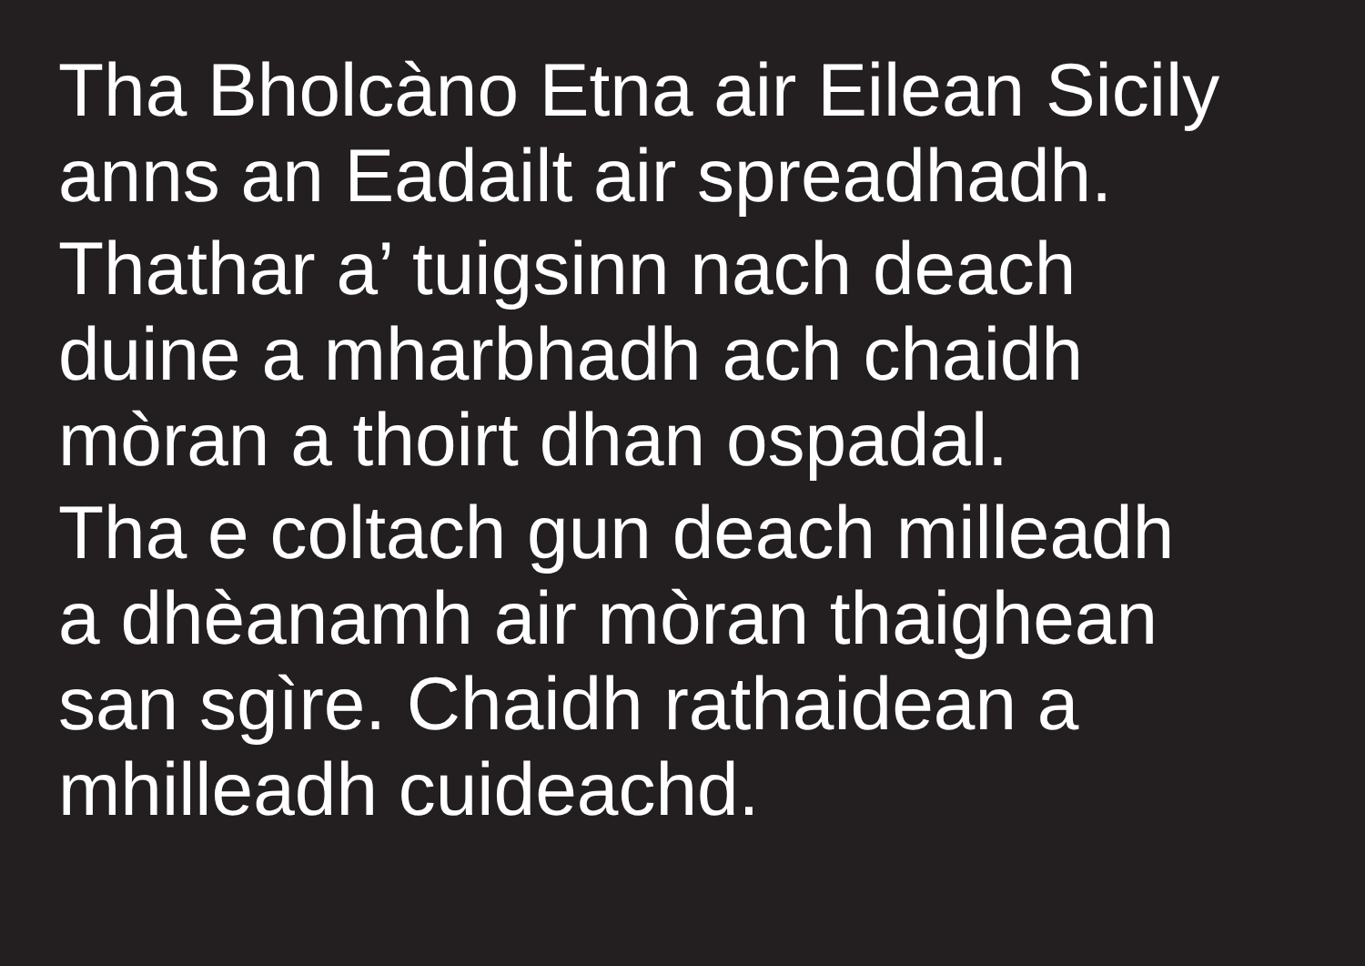Tha Bholcàno Etna air Eilean Sicily
anns an Eadailt air spreadhadh.
Thathar a’ tuigsinn nach deach
duine a mharbhadh ach chaidh
mòran a thoirt dhan ospadal.
Tha e coltach gun deach milleadh
a dhèanamh air mòran thaighean
san sgìre. Chaidh rathaidean a
mhilleadh cuideachd.